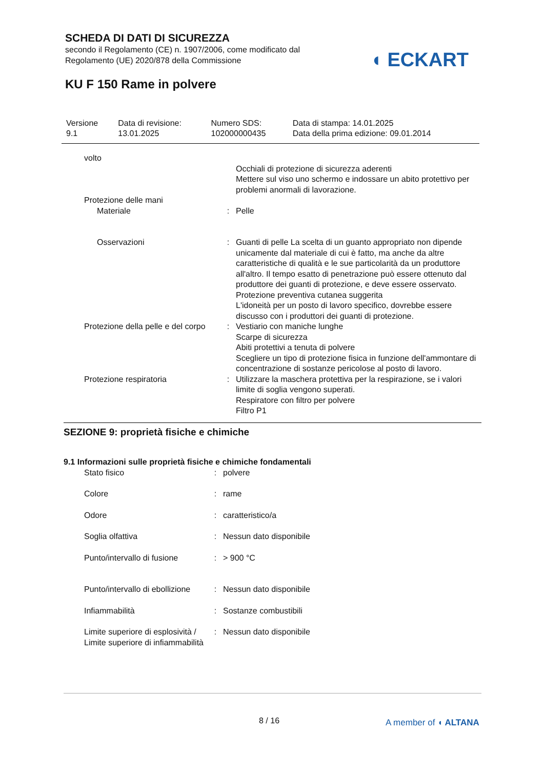SCHEDA DI DATI DI SICUREZZA
secondo il Regolamento (CE) n. 1907/2006, come modificato dal
Regolamento (UE) 2020/878 della Commissione
◖ ECKART
KU F 150 Rame in polvere
| Versione 9.1 | Data di revisione: 13.01.2025 | Numero SDS: 102000000435 | Data di stampa: 14.01.2025 Data della prima edizione: 09.01.2014 |
| volto | | |
| | | Occhiali di protezione di sicurezza aderenti Mettere sul viso uno schermo e indossare un abito protettivo per problemi anormali di lavorazione. |
| Protezione delle mani | | |
| Materiale | : | Pelle |
| Osservazioni | : | Guanti di pelle La scelta di un guanto appropriato non dipende unicamente dal materiale di cui è fatto, ma anche da altre caratteristiche di qualità e le sue particolarità da un produttore all'altro. Il tempo esatto di penetrazione può essere ottenuto dal produttore dei guanti di protezione, e deve essere osservato. Protezione preventiva cutanea suggerita L'idoneità per un posto di lavoro specifico, dovrebbe essere discusso con i produttori dei guanti di protezione. |
| Protezione della pelle e del corpo | : | Vestiario con maniche lunghe Scarpe di sicurezza Abiti protettivi a tenuta di polvere Scegliere un tipo di protezione fisica in funzione dell'ammontare di concentrazione di sostanze pericolose al posto di lavoro. |
| Protezione respiratoria | : | Utilizzare la maschera protettiva per la respirazione, se i valori limite di soglia vengono superati. Respiratore con filtro per polvere Filtro P1 |
SEZIONE 9: proprietà fisiche e chimiche
9.1 Informazioni sulle proprietà fisiche e chimiche fondamentali
| Stato fisico | : | polvere |
| Colore | : | rame |
| Odore | : | caratteristico/a |
| Soglia olfattiva | : | Nessun dato disponibile |
| Punto/intervallo di fusione | : | > 900 °C |
| Punto/intervallo di ebollizione | : | Nessun dato disponibile |
| Infiammabilità | : | Sostanze combustibili |
| Limite superiore di esplosività / Limite superiore di infiammabilità | : | Nessun dato disponibile |
8 / 16 A member of ◖ ALTANA